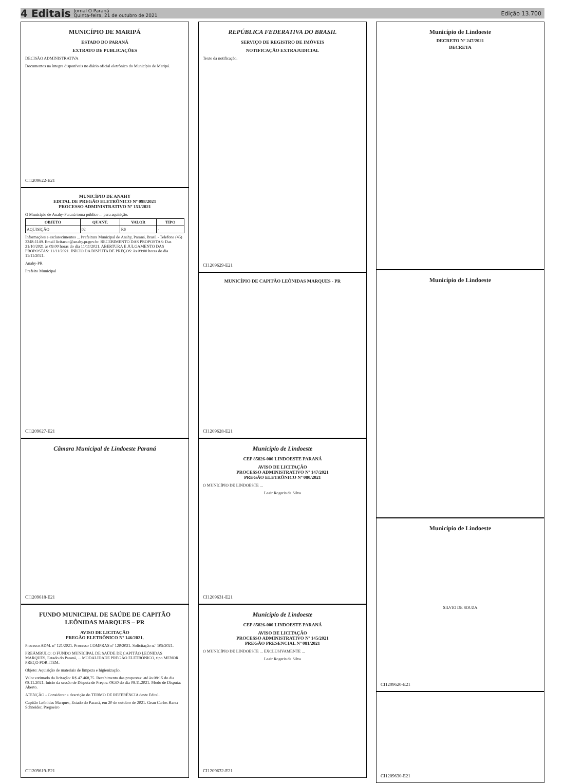4 Editais
Jornal O Paraná
Quinta-feira, 21 de outubro de 2021
Edição 13.700
MUNICÍPIO DE MARIPÁ
ESTADO DO PARANÁ
EXTRATO DE PUBLICAÇÕES
DECISÃO ADMINISTRATIVA
Documentos na íntegra disponíveis no diário oficial eletrônico do Município de Maripá.
CI1209622-E21
MUNICÍPIO DE ANAHY
EDITAL DE PREGÃO ELETRÔNICO Nº 098/2021
PROCESSO ADMINISTRATIVO Nº 151/2021
O Município de Anahy-Paraná torna público ... para aquisição.
| OBJETO | QUANT. | VALOR | TIPO |
| --- | --- | --- | --- |
| AQUISIÇÃO | 02 | R$ | - |
Informações e esclarecimentos ... Prefeitura Municipal de Anahy, Paraná, Brasil - Telefone (45) 3248-1149. Email licitacao@anahy.pr.gov.br. RECEBIMENTO DAS PROPOSTAS: Das 21/10/2021 às 09:00 horas do dia 11/11/2021. ABERTURA E JULGAMENTO DAS PROPOSTAS: 11/11/2021. INÍCIO DA DISPUTA DE PREÇOS: às 09:00 horas do dia 11/11/2021.
Anahy-PR
Prefeito Municipal
CI1209627-E21
Câmara Municipal de Lindoeste Paraná
CI1209618-E21
FUNDO MUNICIPAL DE SAÚDE DE CAPITÃO LEÔNIDAS MARQUES – PR
AVISO DE LICITAÇÃO
PREGÃO ELETRÔNICO Nº 146/2021.
Processo ADM. nº 121/2021. Processo COMPRAS nº 120/2021. Solicitação n.º 105/2021.
PREÂMBULO: O FUNDO MUNICIPAL DE SAÚDE DE CAPITÃO LEÔNIDAS MARQUES, Estado do Paraná, ... MODALIDADE PREGÃO ELETRÔNICO, tipo MENOR PREÇO POR ITEM.
Objeto: Aquisição de materiais de limpeza e higienização.
Valor estimado da licitação: R$ 47.468,75. Recebimento das propostas: até às 08:15 do dia 08.11.2021. Início da sessão de Disputa de Preços: 08:30 do dia 08.11.2021. Modo de Disputa: Aberto.
ATENÇÃO - Considerar a descrição do TERMO DE REFERÊNCIA deste Edital.
Capitão Leônidas Marques, Estado do Paraná, em 20 de outubro de 2021. Gean Carlos Barea Schneider, Pregoeiro
CI1209619-E21
REPÚBLICA FEDERATIVA DO BRASIL
SERVIÇO DE REGISTRO DE IMÓVEIS
NOTIFICAÇÃO EXTRAJUDICIAL
Texto da notificação.
CI1209629-E21
MUNICÍPIO DE CAPITÃO LEÔNIDAS MARQUES - PR
CI1209628-E21
Município de Lindoeste
CEP 85826-000 LINDOESTE PARANÁ
AVISO DE LICITAÇÃO
PROCESSO ADMINISTRATIVO Nº 147/2021
PREGÃO ELETRÔNICO Nº 080/2021
O MUNICÍPIO DE LINDOESTE ...
Leair Rogeris da Silva
CI1209631-E21
Município de Lindoeste
CEP 85826-000 LINDOESTE PARANÁ
AVISO DE LICITAÇÃO
PROCESSO ADMINISTRATIVO Nº 145/2021
PREGÃO PRESENCIAL Nº 081/2021
O MUNICÍPIO DE LINDOESTE ... EXCLUSIVAMENTE ...
Leair Rogeris da Silva
CI1209632-E21
Município de Lindoeste
DECRETO Nº 247/2021
DECRETA
Município de Lindoeste
Município de Lindoeste
SILVIO DE SOUZA
CI1209620-E21
CI1209630-E21